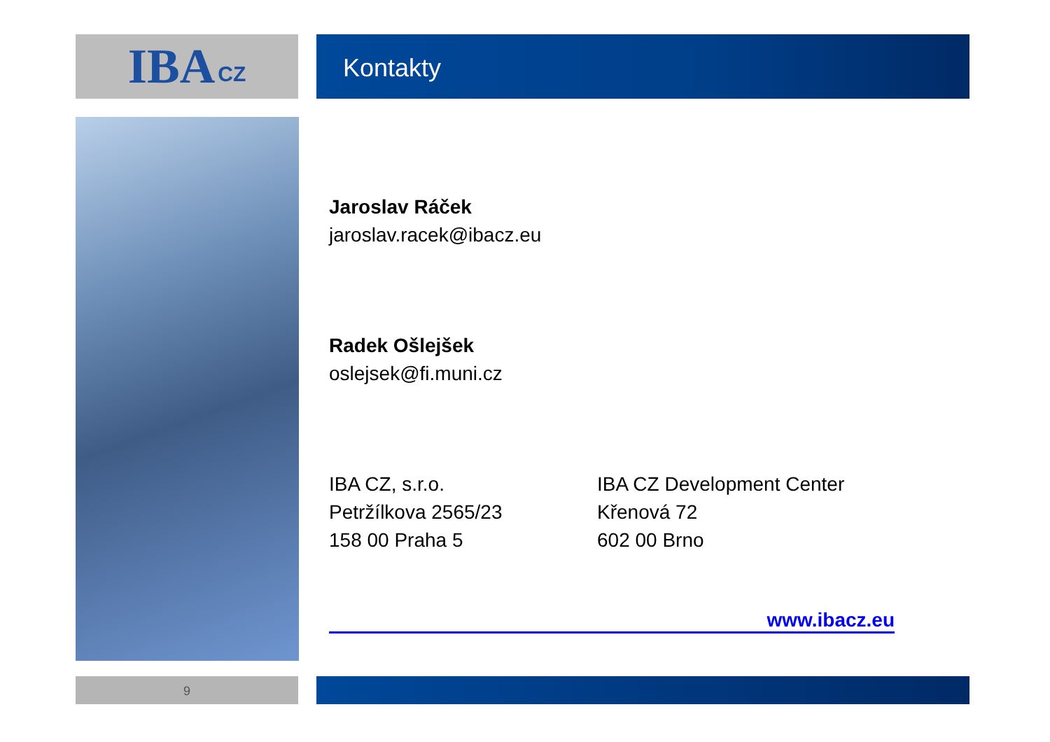IBA CZ Kontakty
Jaroslav Ráček
jaroslav.racek@ibacz.eu
Radek Ošlejšek
oslejsek@fi.muni.cz
IBA CZ, s.r.o.
Petržílkova 2565/23
158 00 Praha 5
IBA CZ Development Center
Křenová 72
602 00 Brno
www.ibacz.eu
9